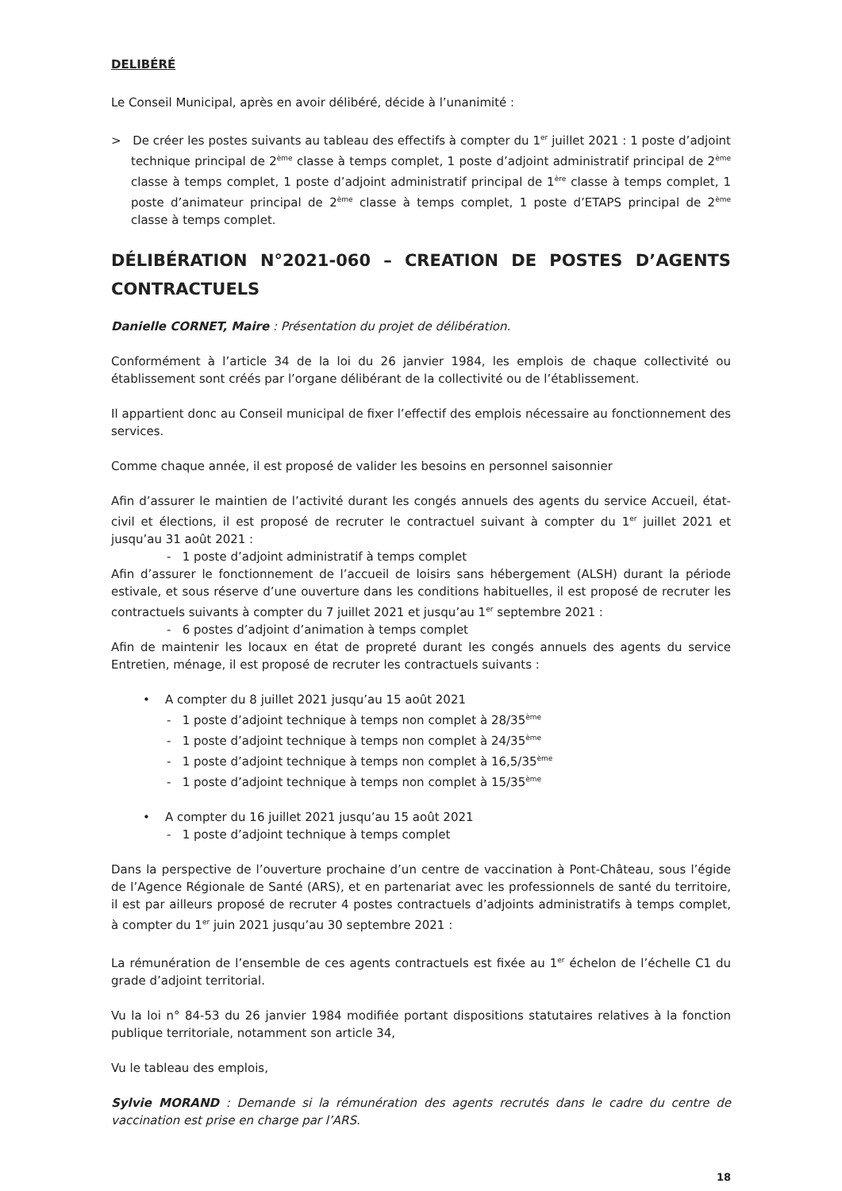DELIBÉRÉ
Le Conseil Municipal, après en avoir délibéré, décide à l’unanimité :
> De créer les postes suivants au tableau des effectifs à compter du 1<sup>er</sup> juillet 2021 : 1 poste d’adjoint technique principal de 2<sup>ème</sup> classe à temps complet, 1 poste d’adjoint administratif principal de 2<sup>ème</sup> classe à temps complet, 1 poste d’adjoint administratif principal de 1<sup>ère</sup> classe à temps complet, 1 poste d’animateur principal de 2<sup>ème</sup> classe à temps complet, 1 poste d’ETAPS principal de 2<sup>ème</sup> classe à temps complet.
DÉLIBÉRATION N°2021-060 – CREATION DE POSTES D’AGENTS CONTRACTUELS
Danielle CORNET, Maire : Présentation du projet de délibération.
Conformément à l’article 34 de la loi du 26 janvier 1984, les emplois de chaque collectivité ou établissement sont créés par l’organe délibérant de la collectivité ou de l’établissement.
Il appartient donc au Conseil municipal de fixer l’effectif des emplois nécessaire au fonctionnement des services.
Comme chaque année, il est proposé de valider les besoins en personnel saisonnier
Afin d’assurer le maintien de l’activité durant les congés annuels des agents du service Accueil, état-civil et élections, il est proposé de recruter le contractuel suivant à compter du 1<sup>er</sup> juillet 2021 et jusqu’au 31 août 2021 :
- 1 poste d’adjoint administratif à temps complet
Afin d’assurer le fonctionnement de l’accueil de loisirs sans hébergement (ALSH) durant la période estivale, et sous réserve d’une ouverture dans les conditions habituelles, il est proposé de recruter les contractuels suivants à compter du 7 juillet 2021 et jusqu’au 1<sup>er</sup> septembre 2021 :
- 6 postes d’adjoint d’animation à temps complet
Afin de maintenir les locaux en état de propreté durant les congés annuels des agents du service Entretien, ménage, il est proposé de recruter les contractuels suivants :
• A compter du 8 juillet 2021 jusqu’au 15 août 2021
- 1 poste d’adjoint technique à temps non complet à 28/35<sup>ème</sup>
- 1 poste d’adjoint technique à temps non complet à 24/35<sup>ème</sup>
- 1 poste d’adjoint technique à temps non complet à 16,5/35<sup>ème</sup>
- 1 poste d’adjoint technique à temps non complet à 15/35<sup>ème</sup>
• A compter du 16 juillet 2021 jusqu’au 15 août 2021
- 1 poste d’adjoint technique à temps complet
Dans la perspective de l’ouverture prochaine d’un centre de vaccination à Pont-Château, sous l’égide de l’Agence Régionale de Santé (ARS), et en partenariat avec les professionnels de santé du territoire, il est par ailleurs proposé de recruter 4 postes contractuels d’adjoints administratifs à temps complet, à compter du 1<sup>er</sup> juin 2021 jusqu’au 30 septembre 2021 :
La rémunération de l’ensemble de ces agents contractuels est fixée au 1<sup>er</sup> échelon de l’échelle C1 du grade d’adjoint territorial.
Vu la loi n° 84-53 du 26 janvier 1984 modifiée portant dispositions statutaires relatives à la fonction publique territoriale, notamment son article 34,
Vu le tableau des emplois,
Sylvie MORAND : Demande si la rémunération des agents recrutés dans le cadre du centre de vaccination est prise en charge par l’ARS.
18